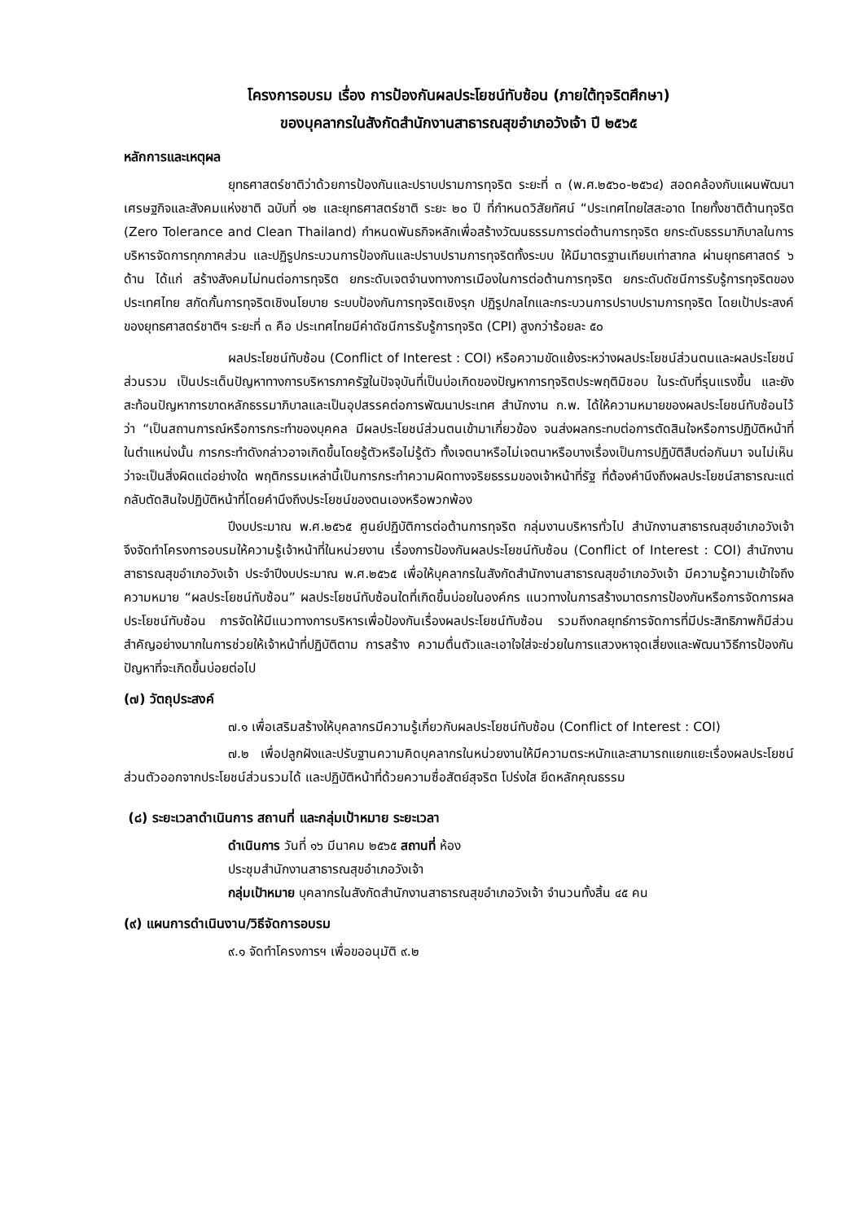โครงการอบรม เรื่อง การป้องกันผลประโยชน์ทับซ้อน (ภายใต้ทุจริตศึกษา)
ของบุคลากรในสังกัดสำนักงานสาธารณสุขอำเภอวังเจ้า ปี ๒๕๖๕
หลักการและเหตุผล
ยุทธศาสตร์ชาติว่าด้วยการป้องกันและปราบปรามการทุจริต ระยะที่ ๓ (พ.ศ.๒๕๖๐-๒๕๖๔) สอดคล้องกับแผนพัฒนาเศรษฐกิจและสังคมแห่งชาติ ฉบับที่ ๑๒ และยุทธศาสตร์ชาติ ระยะ ๒๐ ปี ที่กำหนดวิสัยทัศน์ “ประเทศไทยใสสะอาด ไทยทั้งชาติต้านทุจริต (Zero Tolerance and Clean Thailand) กำหนดพันธกิจหลักเพื่อสร้างวัฒนธรรมการต่อต้านการทุจริต ยกระดับธรรมาภิบาลในการบริหารจัดการทุกภาคส่วน และปฏิรูปกระบวนการป้องกันและปราบปรามการทุจริตทั้งระบบ ให้มีมาตรฐานเทียบเท่าสากล ผ่านยุทธศาสตร์ ๖ ด้าน ได้แก่ สร้างสังคมไม่ทนต่อการทุจริต ยกระดับเจตจำนงทางการเมืองในการต่อต้านการทุจริต ยกระดับดัชนีการรับรู้การทุจริตของประเทศไทย สกัดกั้นการทุจริตเชิงนโยบาย ระบบป้องกันการทุจริตเชิงรุก ปฏิรูปกลไกและกระบวนการปราบปรามการทุจริต โดยเป้าประสงค์ของยุทธศาสตร์ชาติฯ ระยะที่ ๓ คือ ประเทศไทยมีค่าดัชนีการรับรู้การทุจริต (CPI) สูงกว่าร้อยละ ๕๐
ผลประโยชน์ทับซ้อน (Conflict of Interest : COI) หรือความขัดแย้งระหว่างผลประโยชน์ส่วนตนและผลประโยชน์ส่วนรวม เป็นประเด็นปัญหาทางการบริหารภาครัฐในปัจจุบันที่เป็นบ่อเกิดของปัญหาการทุจริตประพฤติมิชอบ ในระดับที่รุนแรงขึ้น และยังสะท้อนปัญหาการขาดหลักธรรมาภิบาลและเป็นอุปสรรคต่อการพัฒนาประเทศ สำนักงาน ก.พ. ได้ให้ความหมายของผลประโยชน์ทับซ้อนไว้ว่า “เป็นสถานการณ์หรือการกระทำของบุคคล มีผลประโยชน์ส่วนตนเข้ามาเกี่ยวข้อง จนส่งผลกระทบต่อการตัดสินใจหรือการปฏิบัติหน้าที่ในตำแหน่งนั้น การกระทำดังกล่าวอาจเกิดขึ้นโดยรู้ตัวหรือไม่รู้ตัว ทั้งเจตนาหรือไม่เจตนาหรือบางเรื่องเป็นการปฏิบัติสืบต่อกันมา จนไม่เห็นว่าจะเป็นสิ่งผิดแต่อย่างใด พฤติกรรมเหล่านี้เป็นการกระทำความผิดทางจริยธรรมของเจ้าหน้าที่รัฐ ที่ต้องคำนึงถึงผลประโยชน์สาธารณะแต่กลับตัดสินใจปฏิบัติหน้าที่โดยคำนึงถึงประโยชน์ของตนเองหรือพวกพ้อง
ปีงบประมาณ พ.ศ.๒๕๖๕ ศูนย์ปฏิบัติการต่อต้านการทุจริต กลุ่มงานบริหารทั่วไป สำนักงานสาธารณสุขอำเภอวังเจ้า จึงจัดทำโครงการอบรมให้ความรู้เจ้าหน้าที่ในหน่วยงาน เรื่องการป้องกันผลประโยชน์ทับซ้อน (Conflict of Interest : COI) สำนักงานสาธารณสุขอำเภอวังเจ้า ประจำปีงบประมาณ พ.ศ.๒๕๖๕ เพื่อให้บุคลากรในสังกัดสำนักงานสาธารณสุขอำเภอวังเจ้า มีความรู้ความเข้าใจถึงความหมาย “ผลประโยชน์ทับซ้อน” ผลประโยชน์ทับซ้อนใดที่เกิดขึ้นบ่อยในองค์กร แนวทางในการสร้างมาตรการป้องกันหรือการจัดการผลประโยชน์ทับซ้อน การจัดให้มีแนวทางการบริหารเพื่อป้องกันเรื่องผลประโยชน์ทับซ้อน รวมถึงกลยุทธ์การจัดการที่มีประสิทธิภาพก็มีส่วนสำคัญอย่างมากในการช่วยให้เจ้าหน้าที่ปฏิบัติตาม การสร้าง ความตื่นตัวและเอาใจใส่จะช่วยในการแสวงหาจุดเสี่ยงและพัฒนาวิธีการป้องกันปัญหาที่จะเกิดขึ้นบ่อยต่อไป
(๗) วัตถุประสงค์
๗.๑ เพื่อเสริมสร้างให้บุคลากรมีความรู้เกี่ยวกับผลประโยชน์ทับซ้อน (Conflict of Interest : COI)
๗.๒ เพื่อปลูกฝังและปรับฐานความคิดบุคลากรในหน่วยงานให้มีความตระหนักและสามารถแยกแยะเรื่องผลประโยชน์ส่วนตัวออกจากประโยชน์ส่วนรวมได้ และปฏิบัติหน้าที่ด้วยความซื่อสัตย์สุจริต โปร่งใส ยึดหลักคุณธรรม
(๘) ระยะเวลาดำเนินการ สถานที่ และกลุ่มเป้าหมาย ระยะเวลา
ดำเนินการ วันที่ ๑๖ มีนาคม ๒๕๖๕ สถานที่ ห้อง
ประชุมสำนักงานสาธารณสุขอำเภอวังเจ้า
กลุ่มเป้าหมาย บุคลากรในสังกัดสำนักงานสาธารณสุขอำเภอวังเจ้า จำนวนทั้งสิ้น ๔๕ คน
(๙) แผนการดำเนินงาน/วิธีจัดการอบรม
๙.๑ จัดทำโครงการฯ เพื่อขออนุมัติ ๙.๒